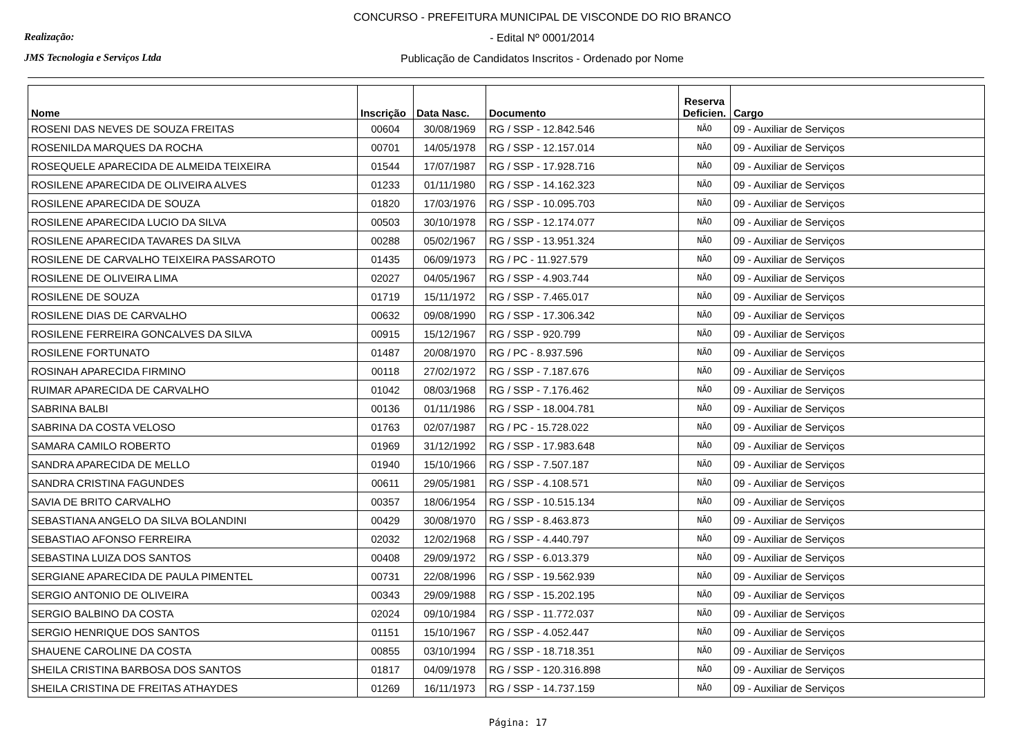Realização:
JMS Tecnologia e Serviços Ltda
CONCURSO - PREFEITURA MUNICIPAL DE VISCONDE DO RIO BRANCO
- Edital Nº 0001/2014
Publicação de Candidatos Inscritos - Ordenado por Nome
| Nome | Inscrição | Data Nasc. | Documento | Reserva Deficien. | Cargo |
| --- | --- | --- | --- | --- | --- |
| ROSENI DAS NEVES DE SOUZA FREITAS | 00604 | 30/08/1969 | RG / SSP - 12.842.546 | NÃO | 09 - Auxiliar de Serviços |
| ROSENILDA MARQUES DA ROCHA | 00701 | 14/05/1978 | RG / SSP - 12.157.014 | NÃO | 09 - Auxiliar de Serviços |
| ROSEQUELE APARECIDA DE ALMEIDA TEIXEIRA | 01544 | 17/07/1987 | RG / SSP - 17.928.716 | NÃO | 09 - Auxiliar de Serviços |
| ROSILENE APARECIDA DE OLIVEIRA ALVES | 01233 | 01/11/1980 | RG / SSP - 14.162.323 | NÃO | 09 - Auxiliar de Serviços |
| ROSILENE APARECIDA DE SOUZA | 01820 | 17/03/1976 | RG / SSP - 10.095.703 | NÃO | 09 - Auxiliar de Serviços |
| ROSILENE APARECIDA LUCIO DA SILVA | 00503 | 30/10/1978 | RG / SSP - 12.174.077 | NÃO | 09 - Auxiliar de Serviços |
| ROSILENE APARECIDA TAVARES DA SILVA | 00288 | 05/02/1967 | RG / SSP - 13.951.324 | NÃO | 09 - Auxiliar de Serviços |
| ROSILENE DE CARVALHO TEIXEIRA PASSAROTO | 01435 | 06/09/1973 | RG / PC - 11.927.579 | NÃO | 09 - Auxiliar de Serviços |
| ROSILENE DE OLIVEIRA LIMA | 02027 | 04/05/1967 | RG / SSP - 4.903.744 | NÃO | 09 - Auxiliar de Serviços |
| ROSILENE DE SOUZA | 01719 | 15/11/1972 | RG / SSP - 7.465.017 | NÃO | 09 - Auxiliar de Serviços |
| ROSILENE DIAS DE CARVALHO | 00632 | 09/08/1990 | RG / SSP - 17.306.342 | NÃO | 09 - Auxiliar de Serviços |
| ROSILENE FERREIRA GONCALVES DA SILVA | 00915 | 15/12/1967 | RG / SSP - 920.799 | NÃO | 09 - Auxiliar de Serviços |
| ROSILENE FORTUNATO | 01487 | 20/08/1970 | RG / PC - 8.937.596 | NÃO | 09 - Auxiliar de Serviços |
| ROSINAH APARECIDA FIRMINO | 00118 | 27/02/1972 | RG / SSP - 7.187.676 | NÃO | 09 - Auxiliar de Serviços |
| RUIMAR APARECIDA DE CARVALHO | 01042 | 08/03/1968 | RG / SSP - 7.176.462 | NÃO | 09 - Auxiliar de Serviços |
| SABRINA BALBI | 00136 | 01/11/1986 | RG / SSP - 18.004.781 | NÃO | 09 - Auxiliar de Serviços |
| SABRINA DA COSTA VELOSO | 01763 | 02/07/1987 | RG / PC - 15.728.022 | NÃO | 09 - Auxiliar de Serviços |
| SAMARA CAMILO ROBERTO | 01969 | 31/12/1992 | RG / SSP - 17.983.648 | NÃO | 09 - Auxiliar de Serviços |
| SANDRA APARECIDA DE MELLO | 01940 | 15/10/1966 | RG / SSP - 7.507.187 | NÃO | 09 - Auxiliar de Serviços |
| SANDRA CRISTINA FAGUNDES | 00611 | 29/05/1981 | RG / SSP - 4.108.571 | NÃO | 09 - Auxiliar de Serviços |
| SAVIA DE BRITO CARVALHO | 00357 | 18/06/1954 | RG / SSP - 10.515.134 | NÃO | 09 - Auxiliar de Serviços |
| SEBASTIANA ANGELO DA SILVA BOLANDINI | 00429 | 30/08/1970 | RG / SSP - 8.463.873 | NÃO | 09 - Auxiliar de Serviços |
| SEBASTIAO AFONSO FERREIRA | 02032 | 12/02/1968 | RG / SSP - 4.440.797 | NÃO | 09 - Auxiliar de Serviços |
| SEBASTINA LUIZA DOS SANTOS | 00408 | 29/09/1972 | RG / SSP - 6.013.379 | NÃO | 09 - Auxiliar de Serviços |
| SERGIANE APARECIDA DE PAULA PIMENTEL | 00731 | 22/08/1996 | RG / SSP - 19.562.939 | NÃO | 09 - Auxiliar de Serviços |
| SERGIO ANTONIO DE OLIVEIRA | 00343 | 29/09/1988 | RG / SSP - 15.202.195 | NÃO | 09 - Auxiliar de Serviços |
| SERGIO BALBINO DA COSTA | 02024 | 09/10/1984 | RG / SSP - 11.772.037 | NÃO | 09 - Auxiliar de Serviços |
| SERGIO HENRIQUE DOS SANTOS | 01151 | 15/10/1967 | RG / SSP - 4.052.447 | NÃO | 09 - Auxiliar de Serviços |
| SHAUENE CAROLINE DA COSTA | 00855 | 03/10/1994 | RG / SSP - 18.718.351 | NÃO | 09 - Auxiliar de Serviços |
| SHEILA CRISTINA BARBOSA DOS SANTOS | 01817 | 04/09/1978 | RG / SSP - 120.316.898 | NÃO | 09 - Auxiliar de Serviços |
| SHEILA CRISTINA DE FREITAS ATHAYDES | 01269 | 16/11/1973 | RG / SSP - 14.737.159 | NÃO | 09 - Auxiliar de Serviços |
Página: 17